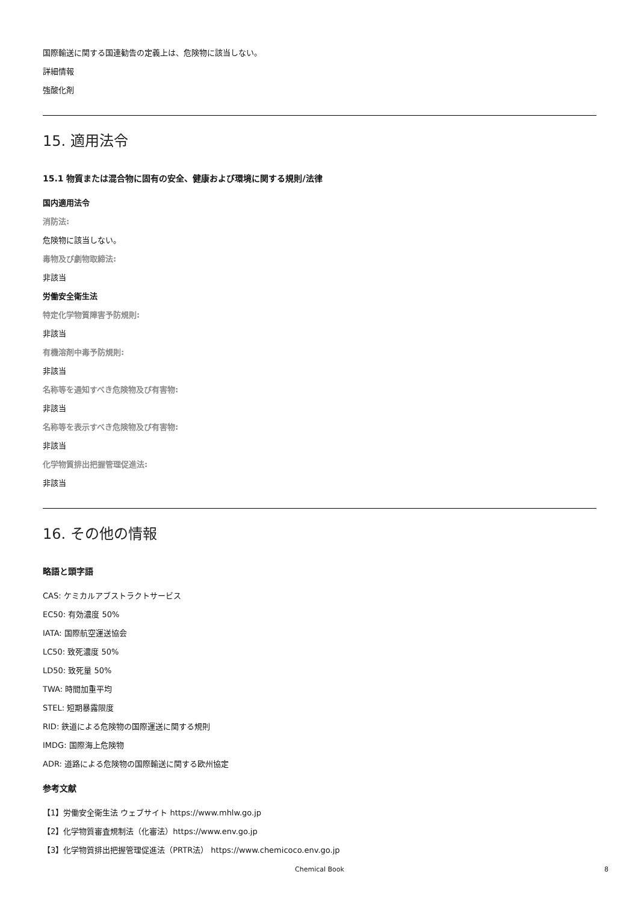国際輸送に関する国連勧告の定義上は、危険物に該当しない。
詳細情報
強酸化剤
15. 適用法令
15.1 物質または混合物に固有の安全、健康および環境に関する規則/法律
国内適用法令
消防法:
危険物に該当しない。
毒物及び劇物取締法:
非該当
労働安全衛生法
特定化学物質障害予防規則:
非該当
有機溶剤中毒予防規則:
非該当
名称等を通知すべき危険物及び有害物:
非該当
名称等を表示すべき危険物及び有害物:
非該当
化学物質排出把握管理促進法:
非該当
16. その他の情報
略語と頭字語
CAS: ケミカルアブストラクトサービス
EC50: 有効濃度 50%
IATA: 国際航空運送協会
LC50: 致死濃度 50%
LD50: 致死量 50%
TWA: 時間加重平均
STEL: 短期暴露限度
RID: 鉄道による危険物の国際運送に関する規則
IMDG: 国際海上危険物
ADR: 道路による危険物の国際輸送に関する欧州協定
参考文献
【1】労働安全衛生法 ウェブサイト https://www.mhlw.go.jp
【2】化学物質審査規制法（化審法）https://www.env.go.jp
【3】化学物質排出把握管理促進法（PRTR法） https://www.chemicoco.env.go.jp
Chemical Book 8